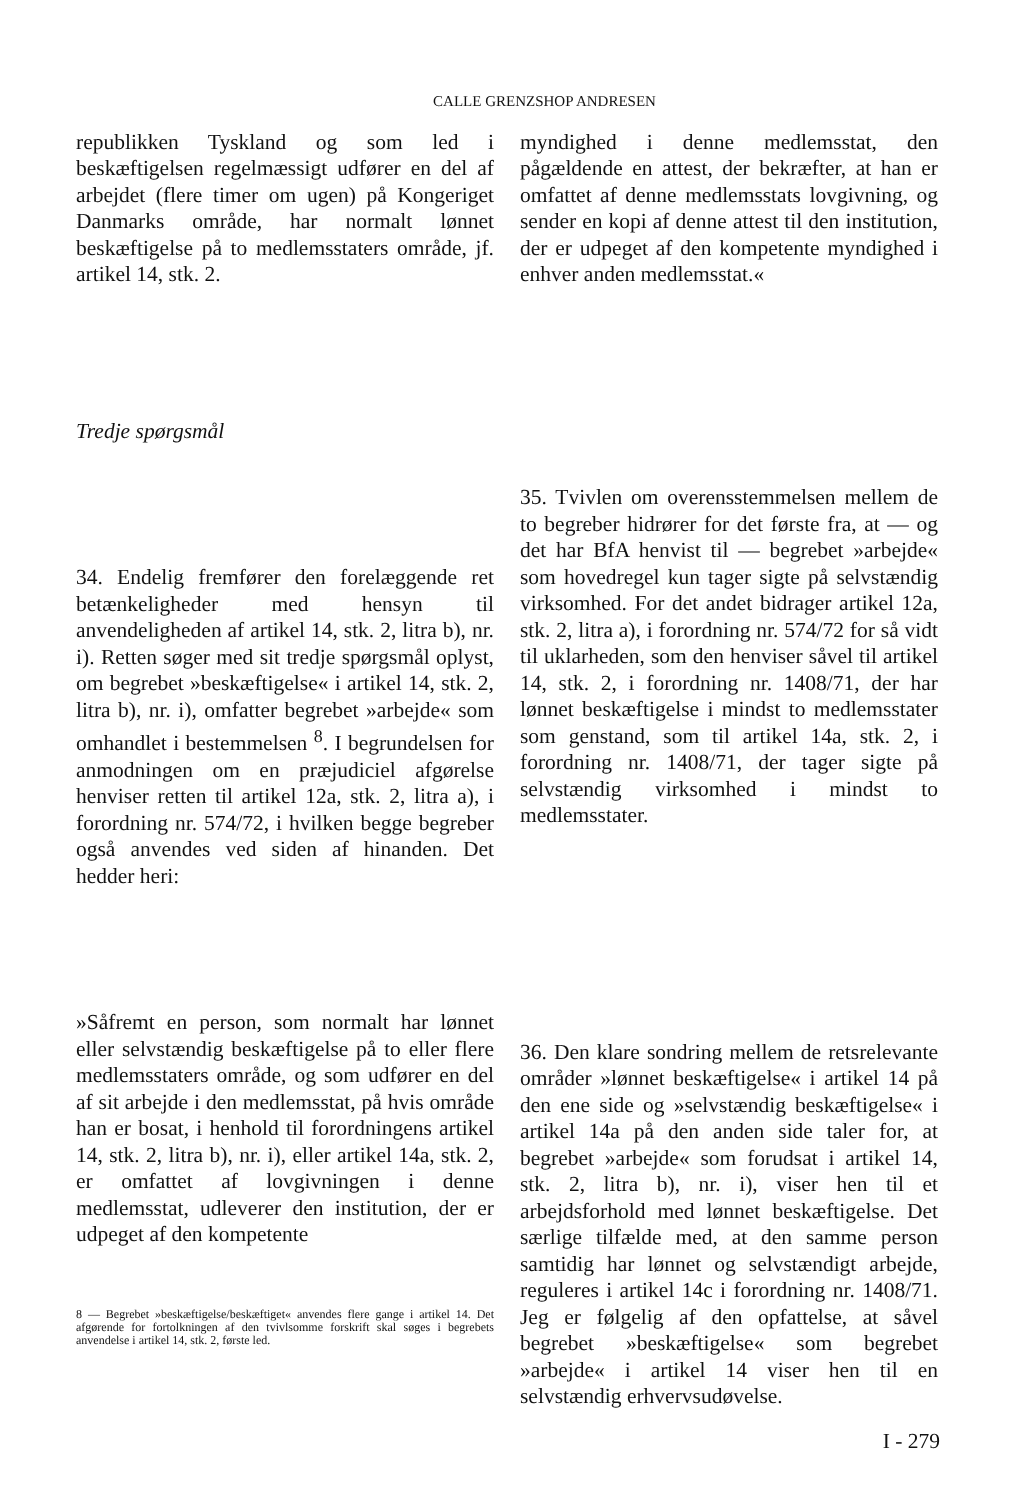CALLE GRENZSHOP ANDRESEN
republikken Tyskland og som led i beskæftigelsen regelmæssigt udfører en del af arbejdet (flere timer om ugen) på Kongeriget Danmarks område, har normalt lønnet beskæftigelse på to medlemsstaters område, jf. artikel 14, stk. 2.
myndighed i denne medlemsstat, den pågældende en attest, der bekræfter, at han er omfattet af denne medlemsstats lovgivning, og sender en kopi af denne attest til den institution, der er udpeget af den kompetente myndighed i enhver anden medlemsstat.«
Tredje spørgsmål
34. Endelig fremfører den forelæggende ret betænkeligheder med hensyn til anvendeligheden af artikel 14, stk. 2, litra b), nr. i). Retten søger med sit tredje spørgsmål oplyst, om begrebet »beskæftigelse« i artikel 14, stk. 2, litra b), nr. i), omfatter begrebet »arbejde« som omhandlet i bestemmelsen <sup>8</sup>. I begrundelsen for anmodningen om en præjudiciel afgørelse henviser retten til artikel 12a, stk. 2, litra a), i forordning nr. 574/72, i hvilken begge begreber også anvendes ved siden af hinanden. Det hedder heri:
»Såfremt en person, som normalt har lønnet eller selvstændig beskæftigelse på to eller flere medlemsstaters område, og som udfører en del af sit arbejde i den medlemsstat, på hvis område han er bosat, i henhold til forordningens artikel 14, stk. 2, litra b), nr. i), eller artikel 14a, stk. 2, er omfattet af lovgivningen i denne medlemsstat, udleverer den institution, der er udpeget af den kompetente
8 — Begrebet »beskæftigelse/beskæftiget« anvendes flere gange i artikel 14. Det afgørende for fortolkningen af den tvivlsomme forskrift skal søges i begrebets anvendelse i artikel 14, stk. 2, første led.
35. Tvivlen om overensstemmelsen mellem de to begreber hidrører for det første fra, at — og det har BfA henvist til — begrebet »arbejde« som hovedregel kun tager sigte på selvstændig virksomhed. For det andet bidrager artikel 12a, stk. 2, litra a), i forordning nr. 574/72 for så vidt til uklarheden, som den henviser såvel til artikel 14, stk. 2, i forordning nr. 1408/71, der har lønnet beskæftigelse i mindst to medlemsstater som genstand, som til artikel 14a, stk. 2, i forordning nr. 1408/71, der tager sigte på selvstændig virksomhed i mindst to medlemsstater.
36. Den klare sondring mellem de retsrelevante områder »lønnet beskæftigelse« i artikel 14 på den ene side og »selvstændig beskæftigelse« i artikel 14a på den anden side taler for, at begrebet »arbejde« som forudsat i artikel 14, stk. 2, litra b), nr. i), viser hen til et arbejdsforhold med lønnet beskæftigelse. Det særlige tilfælde med, at den samme person samtidig har lønnet og selvstændigt arbejde, reguleres i artikel 14c i forordning nr. 1408/71. Jeg er følgelig af den opfattelse, at såvel begrebet »beskæftigelse« som begrebet »arbejde« i artikel 14 viser hen til en selvstændig erhvervsudøvelse.
I - 279